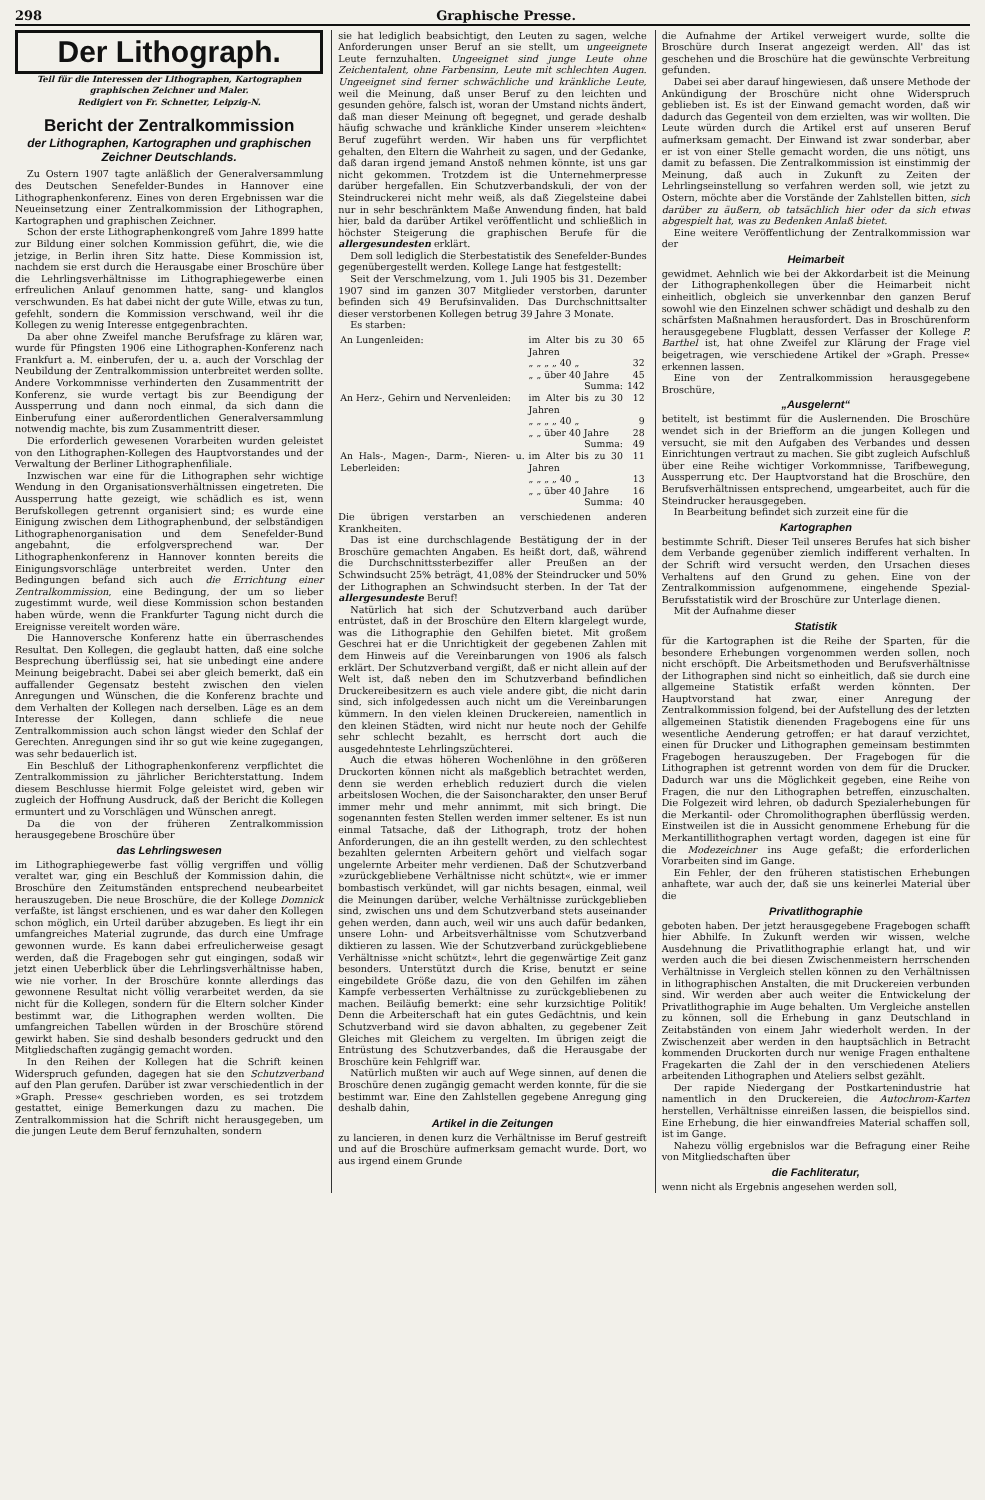298 Graphische Presse.
Der Lithograph.
Teil für die Interessen der Lithographen, Kartographen graphischen Zeichner und Maler.
Redigiert von Fr. Schnetter, Leipzig-N.
Bericht der Zentralkommission
der Lithographen, Kartographen und graphischen Zeichner Deutschlands.
Zu Ostern 1907 tagte anläßlich der Generalversammlung des Deutschen Senefelder-Bundes in Hannover eine Lithographenkonferenz. Eines von deren Ergebnissen war die Neueinsetzung einer Zentralkommission der Lithographen, Kartographen und graphischen Zeichner.
Schon der erste Lithographenkongreß vom Jahre 1899 hatte zur Bildung einer solchen Kommission geführt, die, wie die jetzige, in Berlin ihren Sitz hatte. Diese Kommission ist, nachdem sie erst durch die Herausgabe einer Broschüre über die Lehrlingsverhältnisse im Lithographiegewerbe einen erfreulichen Anlauf genommen hatte, sang- und klanglos verschwunden. Es hat dabei nicht der gute Wille, etwas zu tun, gefehlt, sondern die Kommission verschwand, weil ihr die Kollegen zu wenig Interesse entgegenbrachten.
Da aber ohne Zweifel manche Berufsfrage zu klären war, wurde für Pfingsten 1906 eine Lithographen-Konferenz nach Frankfurt a. M. einberufen, der u. a. auch der Vorschlag der Neubildung der Zentralkommission unterbreitet werden sollte. Andere Vorkommnisse verhinderten den Zusammentritt der Konferenz, sie wurde vertagt bis zur Beendigung der Aussperrung und dann noch einmal, da sich dann die Einberufung einer außerordentlichen Generalversammlung notwendig machte, bis zum Zusammentritt dieser.
Die erforderlich gewesenen Vorarbeiten wurden geleistet von den Lithographen-Kollegen des Hauptvorstandes und der Verwaltung der Berliner Lithographenfiliale.
Inzwischen war eine für die Lithographen sehr wichtige Wendung in den Organisationsverhältnissen eingetreten. Die Aussperrung hatte gezeigt, wie schädlich es ist, wenn Berufskollegen getrennt organisiert sind; es wurde eine Einigung zwischen dem Lithographenbund, der selbständigen Lithographenorganisation und dem Senefelder-Bund angebahnt, die erfolgversprechend war. Der Lithographenkonferenz in Hannover konnten bereits die Einigungsvorschläge unterbreitet werden. Unter den Bedingungen befand sich auch die Errichtung einer Zentralkommission, eine Bedingung, der um so lieber zugestimmt wurde, weil diese Kommission schon bestanden haben würde, wenn die Frankfurter Tagung nicht durch die Ereignisse vereitelt worden wäre.
Die Hannoversche Konferenz hatte ein überraschendes Resultat. Den Kollegen, die geglaubt hatten, daß eine solche Besprechung überflüssig sei, hat sie unbedingt eine andere Meinung beigebracht. Dabei sei aber gleich bemerkt, daß ein auffallender Gegensatz besteht zwischen den vielen Anregungen und Wünschen, die die Konferenz brachte und dem Verhalten der Kollegen nach derselben. Läge es an dem Interesse der Kollegen, dann schliefe die neue Zentralkommission auch schon längst wieder den Schlaf der Gerechten. Anregungen sind ihr so gut wie keine zugegangen, was sehr bedauerlich ist.
Ein Beschluß der Lithographenkonferenz verpflichtet die Zentralkommission zu jährlicher Berichterstattung. Indem diesem Beschlusse hiermit Folge geleistet wird, geben wir zugleich der Hoffnung Ausdruck, daß der Bericht die Kollegen ermuntert und zu Vorschlägen und Wünschen anregt.
Da die von der früheren Zentralkommission herausgegebene Broschüre über
das Lehrlingswesen
im Lithographiegewerbe fast völlig vergriffen und völlig veraltet war, ging ein Beschluß der Kommission dahin, die Broschüre den Zeitumständen entsprechend neubearbeitet herauszugeben. Die neue Broschüre, die der Kollege Domnick verfaßte, ist längst erschienen, und es war daher den Kollegen schon möglich, ein Urteil darüber abzugeben. Es liegt ihr ein umfangreiches Material zugrunde, das durch eine Umfrage gewonnen wurde. Es kann dabei erfreulicherweise gesagt werden, daß die Fragebogen sehr gut eingingen, sodaß wir jetzt einen Ueberblick über die Lehrlingsverhältnisse haben, wie nie vorher. In der Broschüre konnte allerdings das gewonnene Resultat nicht völlig verarbeitet werden, da sie nicht für die Kollegen, sondern für die Eltern solcher Kinder bestimmt war, die Lithographen werden wollten. Die umfangreichen Tabellen würden in der Broschüre störend gewirkt haben. Sie sind deshalb besonders gedruckt und den Mitgliedschaften zugängig gemacht worden.
In den Reihen der Kollegen hat die Schrift keinen Widerspruch gefunden, dagegen hat sie den Schutzverband auf den Plan gerufen. Darüber ist zwar verschiedentlich in der »Graph. Presse« geschrieben worden, es sei trotzdem gestattet, einige Bemerkungen dazu zu machen. Die Zentralkommission hat die Schrift nicht herausgegeben, um die jungen Leute dem Beruf fernzuhalten, sondern
sie hat lediglich beabsichtigt, den Leuten zu sagen, welche Anforderungen unser Beruf an sie stellt, um ungeeignete Leute fernzuhalten. Ungeeignet sind junge Leute ohne Zeichentalent, ohne Farbensinn, Leute mit schlechten Augen. Ungeeignet sind ferner schwächliche und kränkliche Leute, weil die Meinung, daß unser Beruf zu den leichten und gesunden gehöre, falsch ist, woran der Umstand nichts ändert, daß man dieser Meinung oft begegnet, und gerade deshalb häufig schwache und kränkliche Kinder unserem »leichten« Beruf zugeführt werden. Wir haben uns für verpflichtet gehalten, den Eltern die Wahrheit zu sagen, und der Gedanke, daß daran irgend jemand Anstoß nehmen könnte, ist uns gar nicht gekommen. Trotzdem ist die Unternehmerpresse darüber hergefallen. Ein Schutzverbandskuli, der von der Steindruckerei nicht mehr weiß, als daß Ziegelsteine dabei nur in sehr beschränktem Maße Anwendung finden, hat bald hier, bald da darüber Artikel veröffentlicht und schließlich in höchster Steigerung die graphischen Berufe für die allergesundesten erklärt.
Dem soll lediglich die Sterbestatistik des Senefelder-Bundes gegenübergestellt werden. Kollege Lange hat festgestellt:
Seit der Verschmelzung, vom 1. Juli 1905 bis 31. Dezember 1907 sind im ganzen 307 Mitglieder verstorben, darunter befinden sich 49 Berufsinvaliden. Das Durchschnittsalter dieser verstorbenen Kollegen betrug 39 Jahre 3 Monate.
Es starben:
| An Lungenleiden: | im Alter bis zu 30 Jahren | 65 |
| | „ „ „ „ 40 „ | 32 |
| | „ „ über 40 Jahre | 45 |
| | Summa: | 142 |
| An Herz-, Gehirn und Nervenleiden: | im Alter bis zu 30 Jahren | 12 |
| | „ „ „ „ 40 „ | 9 |
| | „ „ über 40 Jahre | 28 |
| | Summa: | 49 |
| An Hals-, Magen-, Darm-, Nieren- u. Leberleiden: | im Alter bis zu 30 Jahren | 11 |
| | „ „ „ „ 40 „ | 13 |
| | „ „ über 40 Jahre | 16 |
| | Summa: | 40 |
Die übrigen verstarben an verschiedenen anderen Krankheiten.
Das ist eine durchschlagende Bestätigung der in der Broschüre gemachten Angaben. Es heißt dort, daß, während die Durchschnittssterbeziffer aller Preußen an der Schwindsucht 25% beträgt, 41,08% der Steindrucker und 50% der Lithographen an Schwindsucht sterben. In der Tat der allergesundeste Beruf!
Natürlich hat sich der Schutzverband auch darüber entrüstet, daß in der Broschüre den Eltern klargelegt wurde, was die Lithographie den Gehilfen bietet. Mit großem Geschrei hat er die Unrichtigkeit der gegebenen Zahlen mit dem Hinweis auf die Vereinbarungen von 1906 als falsch erklärt. Der Schutzverband vergißt, daß er nicht allein auf der Welt ist, daß neben den im Schutzverband befindlichen Druckereibesitzern es auch viele andere gibt, die nicht darin sind, sich infolgedessen auch nicht um die Vereinbarungen kümmern. In den vielen kleinen Druckereien, namentlich in den kleinen Städten, wird nicht nur heute noch der Gehilfe sehr schlecht bezahlt, es herrscht dort auch die ausgedehnteste Lehrlingszüchterei.
Auch die etwas höheren Wochenlöhne in den größeren Druckorten können nicht als maßgeblich betrachtet werden, denn sie werden erheblich reduziert durch die vielen arbeitslosen Wochen, die der Saisoncharakter, den unser Beruf immer mehr und mehr annimmt, mit sich bringt. Die sogenannten festen Stellen werden immer seltener. Es ist nun einmal Tatsache, daß der Lithograph, trotz der hohen Anforderungen, die an ihn gestellt werden, zu den schlechtest bezahlten gelernten Arbeitern gehört und vielfach sogar ungelernte Arbeiter mehr verdienen. Daß der Schutzverband »zurückgebliebene Verhältnisse nicht schützt«, wie er immer bombastisch verkündet, will gar nichts besagen, einmal, weil die Meinungen darüber, welche Verhältnisse zurückgeblieben sind, zwischen uns und dem Schutzverband stets auseinander gehen werden, dann auch, weil wir uns auch dafür bedanken, unsere Lohn- und Arbeitsverhältnisse vom Schutzverband diktieren zu lassen. Wie der Schutzverband zurückgebliebene Verhältnisse »nicht schützt«, lehrt die gegenwärtige Zeit ganz besonders. Unterstützt durch die Krise, benutzt er seine eingebildete Größe dazu, die von den Gehilfen im zähen Kampfe verbesserten Verhältnisse zu zurückgebliebenen zu machen. Beiläufig bemerkt: eine sehr kurzsichtige Politik! Denn die Arbeiterschaft hat ein gutes Gedächtnis, und kein Schutzverband wird sie davon abhalten, zu gegebener Zeit Gleiches mit Gleichem zu vergelten. Im übrigen zeigt die Entrüstung des Schutzverbandes, daß die Herausgabe der Broschüre kein Fehlgriff war.
Natürlich mußten wir auch auf Wege sinnen, auf denen die Broschüre denen zugängig gemacht werden konnte, für die sie bestimmt war. Eine den Zahlstellen gegebene Anregung ging deshalb dahin,
Artikel in die Zeitungen
zu lancieren, in denen kurz die Verhältnisse im Beruf gestreift und auf die Broschüre aufmerksam gemacht wurde. Dort, wo aus irgend einem Grunde
die Aufnahme der Artikel verweigert wurde, sollte die Broschüre durch Inserat angezeigt werden. All' das ist geschehen und die Broschüre hat die gewünschte Verbreitung gefunden.
Dabei sei aber darauf hingewiesen, daß unsere Methode der Ankündigung der Broschüre nicht ohne Widerspruch geblieben ist. Es ist der Einwand gemacht worden, daß wir dadurch das Gegenteil von dem erzielten, was wir wollten. Die Leute würden durch die Artikel erst auf unseren Beruf aufmerksam gemacht. Der Einwand ist zwar sonderbar, aber er ist von einer Stelle gemacht worden, die uns nötigt, uns damit zu befassen. Die Zentralkommission ist einstimmig der Meinung, daß auch in Zukunft zu Zeiten der Lehrlingseinstellung so verfahren werden soll, wie jetzt zu Ostern, möchte aber die Vorstände der Zahlstellen bitten, sich darüber zu äußern, ob tatsächlich hier oder da sich etwas abgespielt hat, was zu Bedenken Anlaß bietet.
Eine weitere Veröffentlichung der Zentralkommission war der
Heimarbeit
gewidmet. Aehnlich wie bei der Akkordarbeit ist die Meinung der Lithographenkollegen über die Heimarbeit nicht einheitlich, obgleich sie unverkennbar den ganzen Beruf sowohl wie den Einzelnen schwer schädigt und deshalb zu den schärfsten Maßnahmen herausfordert. Das in Broschürenform herausgegebene Flugblatt, dessen Verfasser der Kollege P. Barthel ist, hat ohne Zweifel zur Klärung der Frage viel beigetragen, wie verschiedene Artikel der »Graph. Presse« erkennen lassen.
Eine von der Zentralkommission herausgegebene Broschüre,
„Ausgelernt“
betitelt, ist bestimmt für die Auslernenden. Die Broschüre wendet sich in der Briefform an die jungen Kollegen und versucht, sie mit den Aufgaben des Verbandes und dessen Einrichtungen vertraut zu machen. Sie gibt zugleich Aufschluß über eine Reihe wichtiger Vorkommnisse, Tarifbewegung, Aussperrung etc. Der Hauptvorstand hat die Broschüre, den Berufsverhältnissen entsprechend, umgearbeitet, auch für die Steindrucker herausgegeben.
In Bearbeitung befindet sich zurzeit eine für die
Kartographen
bestimmte Schrift. Dieser Teil unseres Berufes hat sich bisher dem Verbande gegenüber ziemlich indifferent verhalten. In der Schrift wird versucht werden, den Ursachen dieses Verhaltens auf den Grund zu gehen. Eine von der Zentralkommission aufgenommene, eingehende Spezial-Berufsstatistik wird der Broschüre zur Unterlage dienen.
Mit der Aufnahme dieser
Statistik
für die Kartographen ist die Reihe der Sparten, für die besondere Erhebungen vorgenommen werden sollen, noch nicht erschöpft. Die Arbeitsmethoden und Berufsverhältnisse der Lithographen sind nicht so einheitlich, daß sie durch eine allgemeine Statistik erfaßt werden könnten. Der Hauptvorstand hat zwar, einer Anregung der Zentralkommission folgend, bei der Aufstellung des der letzten allgemeinen Statistik dienenden Fragebogens eine für uns wesentliche Aenderung getroffen; er hat darauf verzichtet, einen für Drucker und Lithographen gemeinsam bestimmten Fragebogen herauszugeben. Der Fragebogen für die Lithographen ist getrennt worden von dem für die Drucker. Dadurch war uns die Möglichkeit gegeben, eine Reihe von Fragen, die nur den Lithographen betreffen, einzuschalten. Die Folgezeit wird lehren, ob dadurch Spezialerhebungen für die Merkantil- oder Chromolithographen überflüssig werden. Einstweilen ist die in Aussicht genommene Erhebung für die Merkantillithographen vertagt worden, dagegen ist eine für die Modezeichner ins Auge gefaßt; die erforderlichen Vorarbeiten sind im Gange.
Ein Fehler, der den früheren statistischen Erhebungen anhaftete, war auch der, daß sie uns keinerlei Material über die
Privatlithographie
geboten haben. Der jetzt herausgegebene Fragebogen schafft hier Abhilfe. In Zukunft werden wir wissen, welche Ausdehnung die Privatlithographie erlangt hat, und wir werden auch die bei diesen Zwischenmeistern herrschenden Verhältnisse in Vergleich stellen können zu den Verhältnissen in lithographischen Anstalten, die mit Druckereien verbunden sind. Wir werden aber auch weiter die Entwickelung der Privatlithographie im Auge behalten. Um Vergleiche anstellen zu können, soll die Erhebung in ganz Deutschland in Zeitabständen von einem Jahr wiederholt werden. In der Zwischenzeit aber werden in den hauptsächlich in Betracht kommenden Druckorten durch nur wenige Fragen enthaltene Fragekarten die Zahl der in den verschiedenen Ateliers arbeitenden Lithographen und Ateliers selbst gezählt.
Der rapide Niedergang der Postkartenindustrie hat namentlich in den Druckereien, die Autochrom-Karten herstellen, Verhältnisse einreißen lassen, die beispiellos sind. Eine Erhebung, die hier einwandfreies Material schaffen soll, ist im Gange.
Nahezu völlig ergebnislos war die Befragung einer Reihe von Mitgliedschaften über
die Fachliteratur,
wenn nicht als Ergebnis angesehen werden soll,